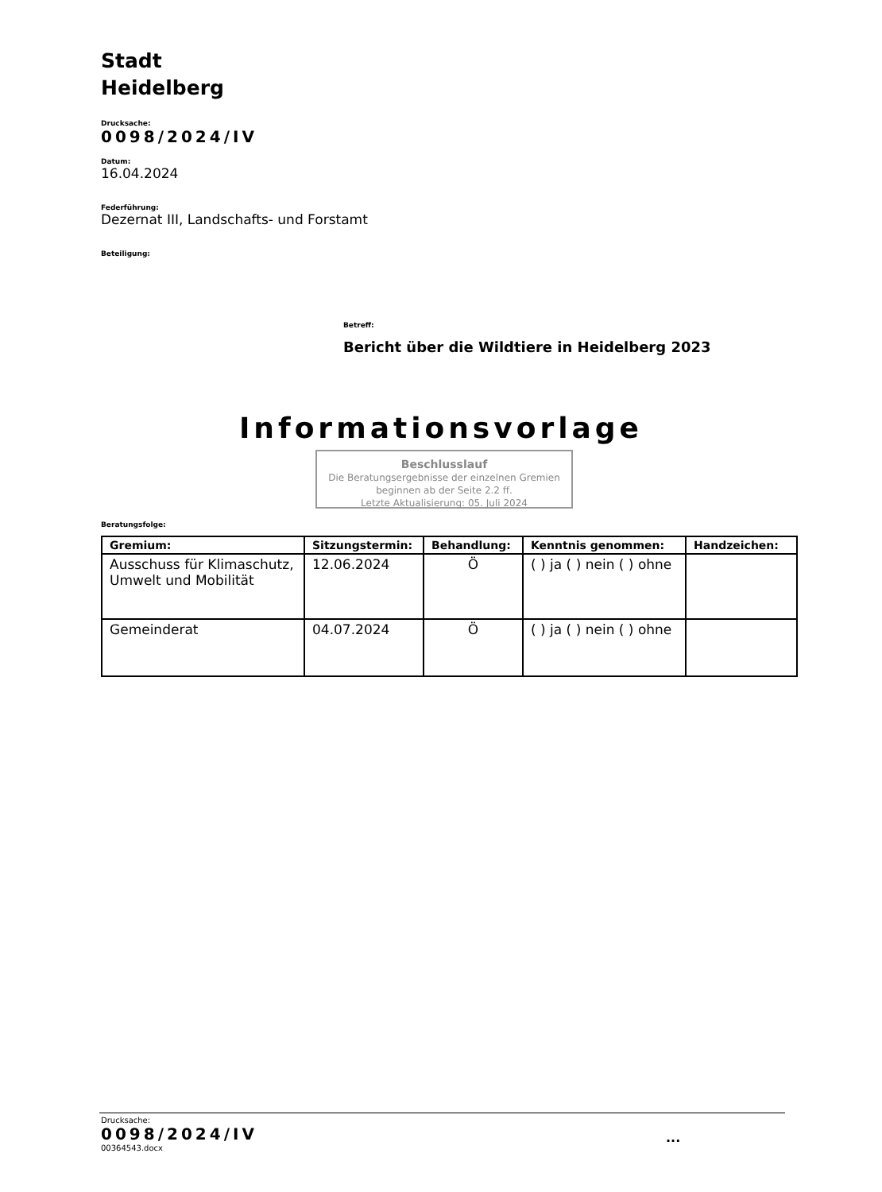Stadt
Heidelberg
Drucksache:
0098/2024/IV
Datum:
16.04.2024
Federführung:
Dezernat III, Landschafts- und Forstamt
Beteiligung:
Betreff:
Bericht über die Wildtiere in Heidelberg 2023
Informationsvorlage
Beschlusslauf
Die Beratungsergebnisse der einzelnen Gremien beginnen ab der Seite 2.2 ff.
Letzte Aktualisierung: 05. Juli 2024
Beratungsfolge:
| Gremium: | Sitzungstermin: | Behandlung: | Kenntnis genommen: | Handzeichen: |
| --- | --- | --- | --- | --- |
| Ausschuss für Klimaschutz, Umwelt und Mobilität | 12.06.2024 | Ö | ( ) ja ( ) nein ( ) ohne | |
| Gemeinderat | 04.07.2024 | Ö | ( ) ja ( ) nein ( ) ohne | |
Drucksache:
0098/2024/IV
00364543.docx
...